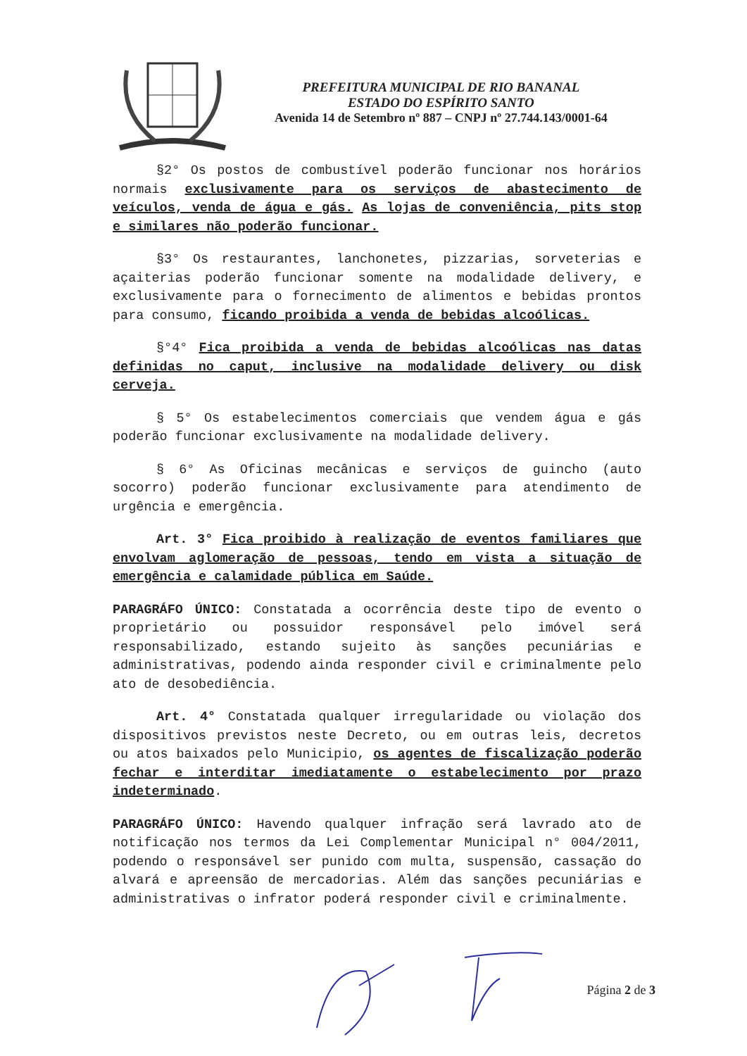PREFEITURA MUNICIPAL DE RIO BANANAL
ESTADO DO ESPÍRITO SANTO
Avenida 14 de Setembro nº 887 – CNPJ nº 27.744.143/0001-64
§2° Os postos de combustível poderão funcionar nos horários normais exclusivamente para os serviços de abastecimento de veículos, venda de água e gás. As lojas de conveniência, pits stop e similares não poderão funcionar.
§3° Os restaurantes, lanchonetes, pizzarias, sorveterias e açaiterias poderão funcionar somente na modalidade delivery, e exclusivamente para o fornecimento de alimentos e bebidas prontos para consumo, ficando proibida a venda de bebidas alcoólicas.
§°4° Fica proibida a venda de bebidas alcoólicas nas datas definidas no caput, inclusive na modalidade delivery ou disk cerveja.
§ 5° Os estabelecimentos comerciais que vendem água e gás poderão funcionar exclusivamente na modalidade delivery.
§ 6° As Oficinas mecânicas e serviços de guincho (auto socorro) poderão funcionar exclusivamente para atendimento de urgência e emergência.
Art. 3° Fica proibido à realização de eventos familiares que envolvam aglomeração de pessoas, tendo em vista a situação de emergência e calamidade pública em Saúde.
PARAGRÁFO ÚNICO: Constatada a ocorrência deste tipo de evento o proprietário ou possuidor responsável pelo imóvel será responsabilizado, estando sujeito às sanções pecuniárias e administrativas, podendo ainda responder civil e criminalmente pelo ato de desobediência.
Art. 4° Constatada qualquer irregularidade ou violação dos dispositivos previstos neste Decreto, ou em outras leis, decretos ou atos baixados pelo Municipio, os agentes de fiscalização poderão fechar e interditar imediatamente o estabelecimento por prazo indeterminado.
PARAGRÁFO ÚNICO: Havendo qualquer infração será lavrado ato de notificação nos termos da Lei Complementar Municipal n° 004/2011, podendo o responsável ser punido com multa, suspensão, cassação do alvará e apreensão de mercadorias. Além das sanções pecuniárias e administrativas o infrator poderá responder civil e criminalmente.
Página 2 de 3